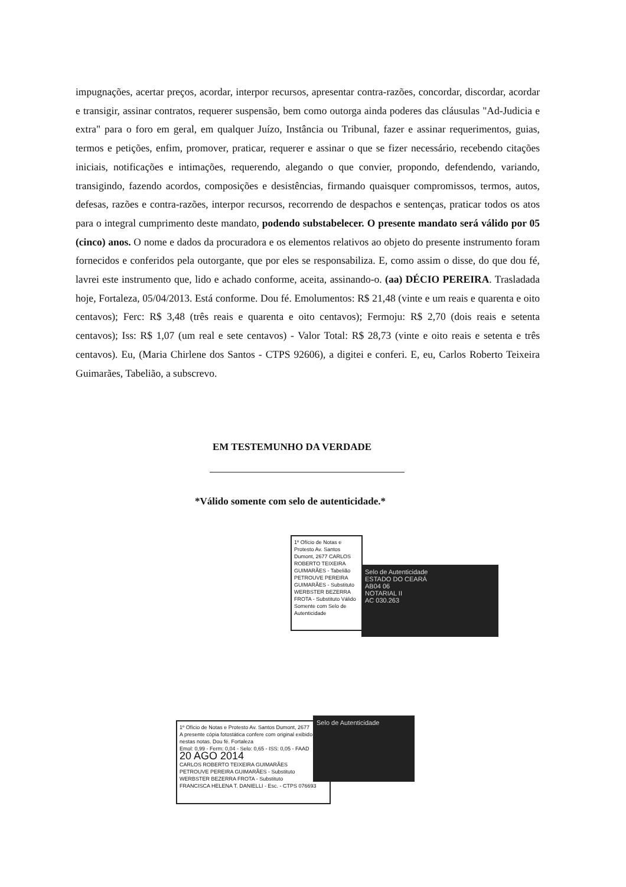impugnações, acertar preços, acordar, interpor recursos, apresentar contra-razões, concordar, discordar, acordar e transigir, assinar contratos, requerer suspensão, bem como outorga ainda poderes das cláusulas "Ad-Judicia e extra" para o foro em geral, em qualquer Juízo, Instância ou Tribunal, fazer e assinar requerimentos, guias, termos e petições, enfim, promover, praticar, requerer e assinar o que se fizer necessário, recebendo citações iniciais, notificações e intimações, requerendo, alegando o que convier, propondo, defendendo, variando, transigindo, fazendo acordos, composições e desistências, firmando quaisquer compromissos, termos, autos, defesas, razões e contra-razões, interpor recursos, recorrendo de despachos e sentenças, praticar todos os atos para o integral cumprimento deste mandato, podendo substabelecer. O presente mandato será válido por 05 (cinco) anos. O nome e dados da procuradora e os elementos relativos ao objeto do presente instrumento foram fornecidos e conferidos pela outorgante, que por eles se responsabiliza. E, como assim o disse, do que dou fé, lavrei este instrumento que, lido e achado conforme, aceita, assinando-o. (aa) DÉCIO PEREIRA. Trasladada hoje, Fortaleza, 05/04/2013. Está conforme. Dou fé. Emolumentos: R$ 21,48 (vinte e um reais e quarenta e oito centavos); Ferc: R$ 3,48 (três reais e quarenta e oito centavos); Fermoju: R$ 2,70 (dois reais e setenta centavos); Iss: R$ 1,07 (um real e sete centavos) - Valor Total: R$ 28,73 (vinte e oito reais e setenta e três centavos). Eu, (Maria Chirlene dos Santos - CTPS 92606), a digitei e conferi. E, eu, Carlos Roberto Teixeira Guimarães, Tabelião, a subscrevo.
EM TESTEMUNHO DA VERDADE
*Válido somente com selo de autenticidade.*
1º Ofício de Notas e Protesto Av. Santos Dumont, 2677 CARLOS ROBERTO TEIXEIRA GUIMARÃES - Tabelião PETROUVE PEREIRA GUIMARÃES - Substituto WERBSTER BEZERRA FROTA - Substituto Válido Somente com Selo de Autenticidade
Selo de Autenticidade
ESTADO DO CEARÁ
AB04 06
NOTARIAL II
AC 030.263
1º Ofício de Notas e Protesto Av. Santos Dumont, 2677
A presente cópia fotostática confere com original exibido nestas notas. Dou fé. Fortaleza
Emol: 0,99 - Ferm: 0,04 - Selo: 0,65 - ISS: 0,05 - FAAD
20 AGO 2014
CARLOS ROBERTO TEIXEIRA GUIMARÃES
PETROUVE PEREIRA GUIMARÃES - Substituto
WERBSTER BEZERRA FROTA - Substituto
FRANCISCA HELENA T. DANIELLI - Esc. - CTPS 076693
Selo de Autenticidade